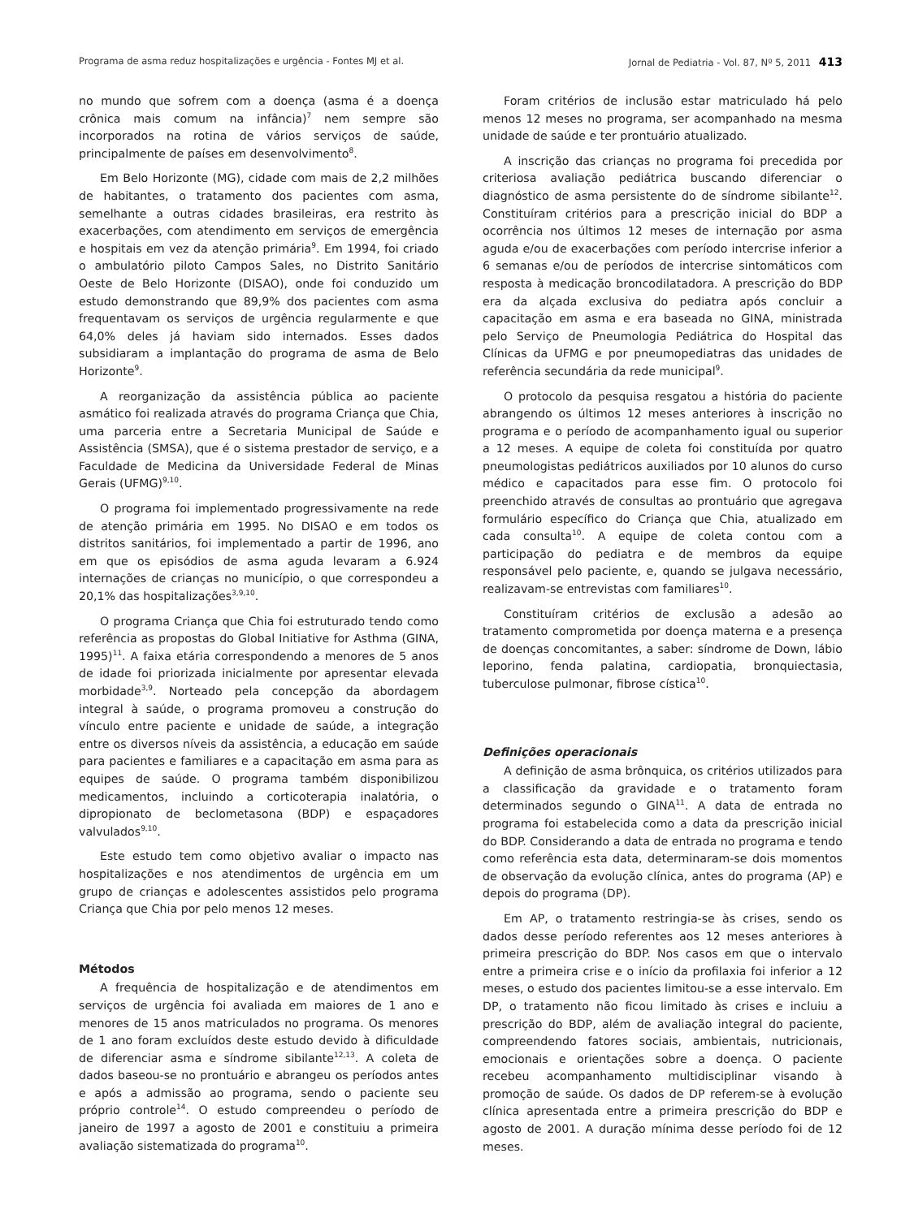Programa de asma reduz hospitalizações e urgência - Fontes MJ et al. Jornal de Pediatria - Vol. 87, Nº 5, 2011 413
no mundo que sofrem com a doença (asma é a doença crônica mais comum na infância)<sup>7</sup> nem sempre são incorporados na rotina de vários serviços de saúde, principalmente de países em desenvolvimento<sup>8</sup>.
Em Belo Horizonte (MG), cidade com mais de 2,2 milhões de habitantes, o tratamento dos pacientes com asma, semelhante a outras cidades brasileiras, era restrito às exacerbações, com atendimento em serviços de emergência e hospitais em vez da atenção primária<sup>9</sup>. Em 1994, foi criado o ambulatório piloto Campos Sales, no Distrito Sanitário Oeste de Belo Horizonte (DISAO), onde foi conduzido um estudo demonstrando que 89,9% dos pacientes com asma frequentavam os serviços de urgência regularmente e que 64,0% deles já haviam sido internados. Esses dados subsidiaram a implantação do programa de asma de Belo Horizonte<sup>9</sup>.
A reorganização da assistência pública ao paciente asmático foi realizada através do programa Criança que Chia, uma parceria entre a Secretaria Municipal de Saúde e Assistência (SMSA), que é o sistema prestador de serviço, e a Faculdade de Medicina da Universidade Federal de Minas Gerais (UFMG)<sup>9,10</sup>.
O programa foi implementado progressivamente na rede de atenção primária em 1995. No DISAO e em todos os distritos sanitários, foi implementado a partir de 1996, ano em que os episódios de asma aguda levaram a 6.924 internações de crianças no município, o que correspondeu a 20,1% das hospitalizações<sup>3,9,10</sup>.
O programa Criança que Chia foi estruturado tendo como referência as propostas do Global Initiative for Asthma (GINA, 1995)<sup>11</sup>. A faixa etária correspondendo a menores de 5 anos de idade foi priorizada inicialmente por apresentar elevada morbidade<sup>3,9</sup>. Norteado pela concepção da abordagem integral à saúde, o programa promoveu a construção do vínculo entre paciente e unidade de saúde, a integração entre os diversos níveis da assistência, a educação em saúde para pacientes e familiares e a capacitação em asma para as equipes de saúde. O programa também disponibilizou medicamentos, incluindo a corticoterapia inalatória, o dipropionato de beclometasona (BDP) e espaçadores valvulados<sup>9,10</sup>.
Este estudo tem como objetivo avaliar o impacto nas hospitalizações e nos atendimentos de urgência em um grupo de crianças e adolescentes assistidos pelo programa Criança que Chia por pelo menos 12 meses.
Métodos
A frequência de hospitalização e de atendimentos em serviços de urgência foi avaliada em maiores de 1 ano e menores de 15 anos matriculados no programa. Os menores de 1 ano foram excluídos deste estudo devido à dificuldade de diferenciar asma e síndrome sibilante<sup>12,13</sup>. A coleta de dados baseou-se no prontuário e abrangeu os períodos antes e após a admissão ao programa, sendo o paciente seu próprio controle<sup>14</sup>. O estudo compreendeu o período de janeiro de 1997 a agosto de 2001 e constituiu a primeira avaliação sistematizada do programa<sup>10</sup>.
Foram critérios de inclusão estar matriculado há pelo menos 12 meses no programa, ser acompanhado na mesma unidade de saúde e ter prontuário atualizado.
A inscrição das crianças no programa foi precedida por criteriosa avaliação pediátrica buscando diferenciar o diagnóstico de asma persistente do de síndrome sibilante<sup>12</sup>. Constituíram critérios para a prescrição inicial do BDP a ocorrência nos últimos 12 meses de internação por asma aguda e/ou de exacerbações com período intercrise inferior a 6 semanas e/ou de períodos de intercrise sintomáticos com resposta à medicação broncodilatadora. A prescrição do BDP era da alçada exclusiva do pediatra após concluir a capacitação em asma e era baseada no GINA, ministrada pelo Serviço de Pneumologia Pediátrica do Hospital das Clínicas da UFMG e por pneumopediatras das unidades de referência secundária da rede municipal<sup>9</sup>.
O protocolo da pesquisa resgatou a história do paciente abrangendo os últimos 12 meses anteriores à inscrição no programa e o período de acompanhamento igual ou superior a 12 meses. A equipe de coleta foi constituída por quatro pneumologistas pediátricos auxiliados por 10 alunos do curso médico e capacitados para esse fim. O protocolo foi preenchido através de consultas ao prontuário que agregava formulário específico do Criança que Chia, atualizado em cada consulta<sup>10</sup>. A equipe de coleta contou com a participação do pediatra e de membros da equipe responsável pelo paciente, e, quando se julgava necessário, realizavam-se entrevistas com familiares<sup>10</sup>.
Constituíram critérios de exclusão a adesão ao tratamento comprometida por doença materna e a presença de doenças concomitantes, a saber: síndrome de Down, lábio leporino, fenda palatina, cardiopatia, bronquiectasia, tuberculose pulmonar, fibrose cística<sup>10</sup>.
Definições operacionais
A definição de asma brônquica, os critérios utilizados para a classificação da gravidade e o tratamento foram determinados segundo o GINA<sup>11</sup>. A data de entrada no programa foi estabelecida como a data da prescrição inicial do BDP. Considerando a data de entrada no programa e tendo como referência esta data, determinaram-se dois momentos de observação da evolução clínica, antes do programa (AP) e depois do programa (DP).
Em AP, o tratamento restringia-se às crises, sendo os dados desse período referentes aos 12 meses anteriores à primeira prescrição do BDP. Nos casos em que o intervalo entre a primeira crise e o início da profilaxia foi inferior a 12 meses, o estudo dos pacientes limitou-se a esse intervalo. Em DP, o tratamento não ficou limitado às crises e incluiu a prescrição do BDP, além de avaliação integral do paciente, compreendendo fatores sociais, ambientais, nutricionais, emocionais e orientações sobre a doença. O paciente recebeu acompanhamento multidisciplinar visando à promoção de saúde. Os dados de DP referem-se à evolução clínica apresentada entre a primeira prescrição do BDP e agosto de 2001. A duração mínima desse período foi de 12 meses.